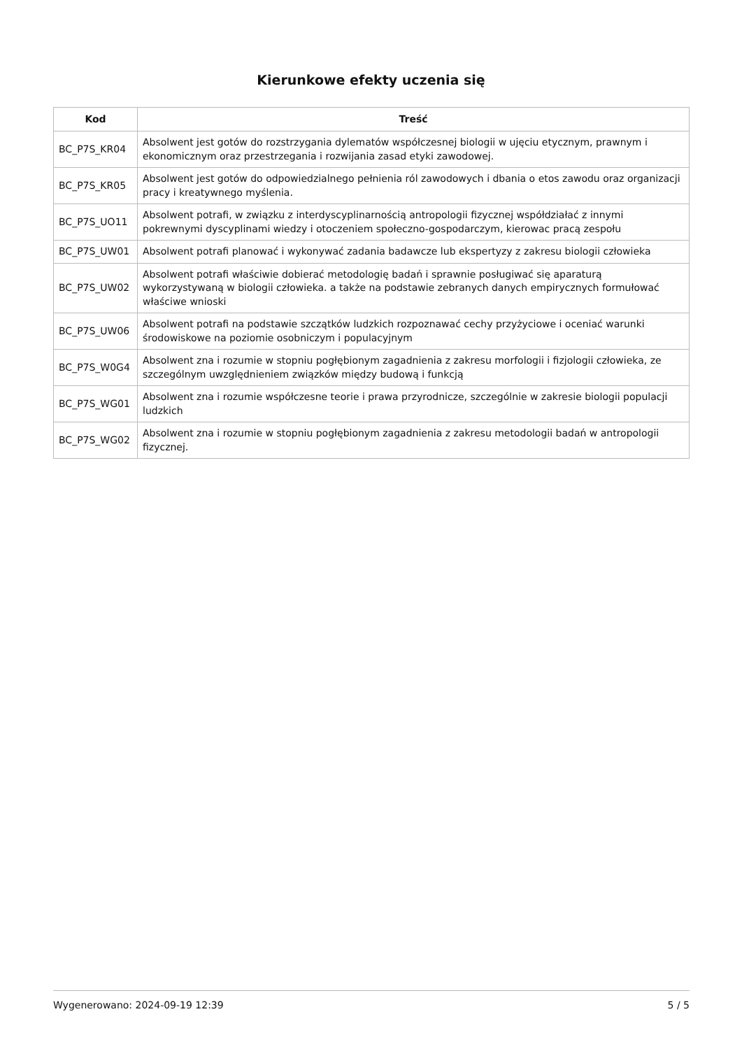Kierunkowe efekty uczenia się
| Kod | Treść |
| --- | --- |
| BC_P7S_KR04 | Absolwent jest gotów do rozstrzygania dylematów współczesnej biologii w ujęciu etycznym, prawnym i ekonomicznym oraz przestrzegania i rozwijania zasad etyki zawodowej. |
| BC_P7S_KR05 | Absolwent jest gotów do odpowiedzialnego pełnienia ról zawodowych i dbania o etos zawodu oraz organizacji pracy i kreatywnego myślenia. |
| BC_P7S_UO11 | Absolwent potrafi, w związku z interdyscyplinarnością antropologii fizycznej współdziałać z innymi pokrewnymi dyscyplinami wiedzy i otoczeniem społeczno-gospodarczym, kierowac pracą zespołu |
| BC_P7S_UW01 | Absolwent potrafi planować i wykonywać zadania badawcze lub ekspertyzy z zakresu biologii człowieka |
| BC_P7S_UW02 | Absolwent potrafi właściwie dobierać metodologię badań i sprawnie posługiwać się aparaturą wykorzystywaną w biologii człowieka. a także na podstawie zebranych danych empirycznych formułować właściwe wnioski |
| BC_P7S_UW06 | Absolwent potrafi na podstawie szczątków ludzkich rozpoznawać cechy przyżyciowe i oceniać warunki środowiskowe na poziomie osobniczym i populacyjnym |
| BC_P7S_W0G4 | Absolwent zna i rozumie w stopniu pogłębionym zagadnienia z zakresu morfologii i fizjologii człowieka, ze szczególnym uwzględnieniem związków między budową i funkcją |
| BC_P7S_WG01 | Absolwent zna i rozumie współczesne teorie i prawa przyrodnicze, szczególnie w zakresie biologii populacji ludzkich |
| BC_P7S_WG02 | Absolwent zna i rozumie w stopniu pogłębionym zagadnienia z zakresu metodologii badań w antropologii fizycznej. |
Wygenerowano: 2024-09-19 12:39 5 / 5